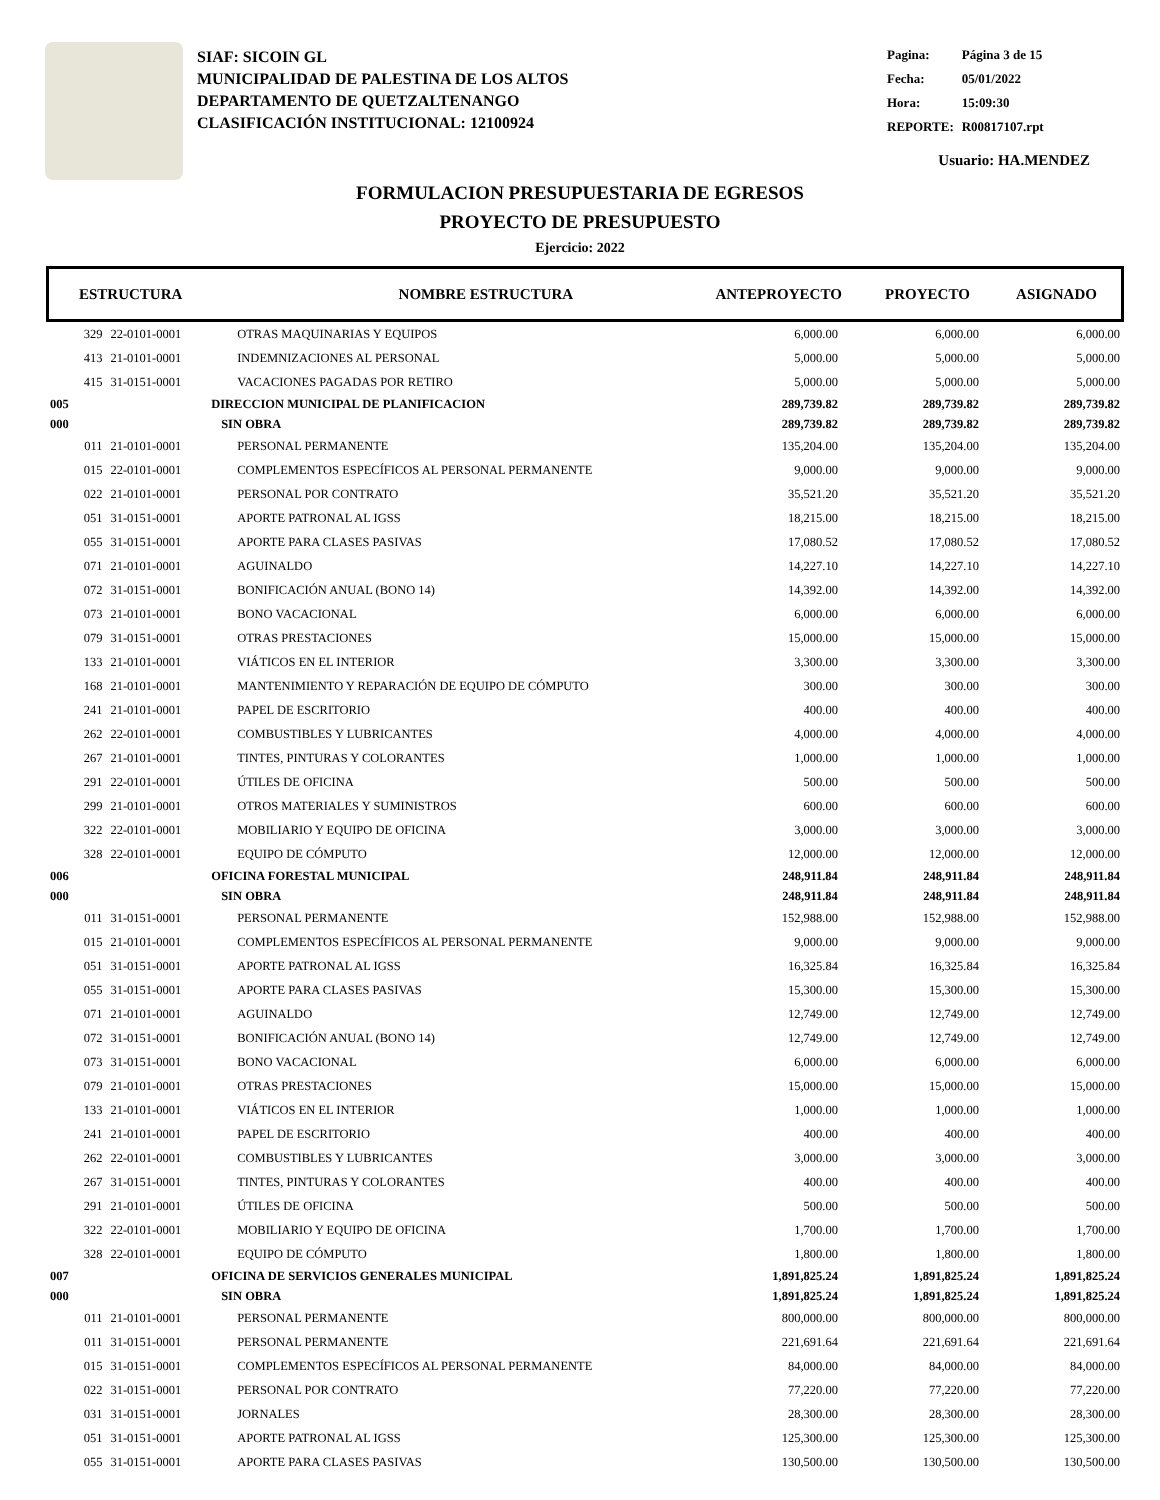SIAF: SICOIN GL
MUNICIPALIDAD DE PALESTINA DE LOS ALTOS
DEPARTAMENTO DE QUETZALTENANGO
CLASIFICACIÓN INSTITUCIONAL: 12100924
| Pagina: | Página 3 de 15 |
| Fecha: | 05/01/2022 |
| Hora: | 15:09:30 |
| REPORTE: | R00817107.rpt |
Usuario: HA.MENDEZ
FORMULACION PRESUPUESTARIA DE EGRESOS
PROYECTO DE PRESUPUESTO
Ejercicio: 2022
ESTRUCTURA NOMBRE ESTRUCTURA ANTEPROYECTO PROYECTO ASIGNADO
| 329 | 22-0101-0001 | OTRAS MAQUINARIAS Y EQUIPOS | 6,000.00 | 6,000.00 | 6,000.00 |
| 413 | 21-0101-0001 | INDEMNIZACIONES AL PERSONAL | 5,000.00 | 5,000.00 | 5,000.00 |
| 415 | 31-0151-0001 | VACACIONES PAGADAS POR RETIRO | 5,000.00 | 5,000.00 | 5,000.00 |
| 005 | | DIRECCION MUNICIPAL DE PLANIFICACION | 289,739.82 | 289,739.82 | 289,739.82 |
| 000 | | SIN OBRA | 289,739.82 | 289,739.82 | 289,739.82 |
| 011 | 21-0101-0001 | PERSONAL PERMANENTE | 135,204.00 | 135,204.00 | 135,204.00 |
| 015 | 22-0101-0001 | COMPLEMENTOS ESPECÍFICOS AL PERSONAL PERMANENTE | 9,000.00 | 9,000.00 | 9,000.00 |
| 022 | 21-0101-0001 | PERSONAL POR CONTRATO | 35,521.20 | 35,521.20 | 35,521.20 |
| 051 | 31-0151-0001 | APORTE PATRONAL AL IGSS | 18,215.00 | 18,215.00 | 18,215.00 |
| 055 | 31-0151-0001 | APORTE PARA CLASES PASIVAS | 17,080.52 | 17,080.52 | 17,080.52 |
| 071 | 21-0101-0001 | AGUINALDO | 14,227.10 | 14,227.10 | 14,227.10 |
| 072 | 31-0151-0001 | BONIFICACIÓN ANUAL (BONO 14) | 14,392.00 | 14,392.00 | 14,392.00 |
| 073 | 21-0101-0001 | BONO VACACIONAL | 6,000.00 | 6,000.00 | 6,000.00 |
| 079 | 31-0151-0001 | OTRAS PRESTACIONES | 15,000.00 | 15,000.00 | 15,000.00 |
| 133 | 21-0101-0001 | VIÁTICOS EN EL INTERIOR | 3,300.00 | 3,300.00 | 3,300.00 |
| 168 | 21-0101-0001 | MANTENIMIENTO Y REPARACIÓN DE EQUIPO DE CÓMPUTO | 300.00 | 300.00 | 300.00 |
| 241 | 21-0101-0001 | PAPEL DE ESCRITORIO | 400.00 | 400.00 | 400.00 |
| 262 | 22-0101-0001 | COMBUSTIBLES Y LUBRICANTES | 4,000.00 | 4,000.00 | 4,000.00 |
| 267 | 21-0101-0001 | TINTES, PINTURAS Y COLORANTES | 1,000.00 | 1,000.00 | 1,000.00 |
| 291 | 22-0101-0001 | ÚTILES DE OFICINA | 500.00 | 500.00 | 500.00 |
| 299 | 21-0101-0001 | OTROS MATERIALES Y SUMINISTROS | 600.00 | 600.00 | 600.00 |
| 322 | 22-0101-0001 | MOBILIARIO Y EQUIPO DE OFICINA | 3,000.00 | 3,000.00 | 3,000.00 |
| 328 | 22-0101-0001 | EQUIPO DE CÓMPUTO | 12,000.00 | 12,000.00 | 12,000.00 |
| 006 | | OFICINA FORESTAL MUNICIPAL | 248,911.84 | 248,911.84 | 248,911.84 |
| 000 | | SIN OBRA | 248,911.84 | 248,911.84 | 248,911.84 |
| 011 | 31-0151-0001 | PERSONAL PERMANENTE | 152,988.00 | 152,988.00 | 152,988.00 |
| 015 | 21-0101-0001 | COMPLEMENTOS ESPECÍFICOS AL PERSONAL PERMANENTE | 9,000.00 | 9,000.00 | 9,000.00 |
| 051 | 31-0151-0001 | APORTE PATRONAL AL IGSS | 16,325.84 | 16,325.84 | 16,325.84 |
| 055 | 31-0151-0001 | APORTE PARA CLASES PASIVAS | 15,300.00 | 15,300.00 | 15,300.00 |
| 071 | 21-0101-0001 | AGUINALDO | 12,749.00 | 12,749.00 | 12,749.00 |
| 072 | 31-0151-0001 | BONIFICACIÓN ANUAL (BONO 14) | 12,749.00 | 12,749.00 | 12,749.00 |
| 073 | 31-0151-0001 | BONO VACACIONAL | 6,000.00 | 6,000.00 | 6,000.00 |
| 079 | 21-0101-0001 | OTRAS PRESTACIONES | 15,000.00 | 15,000.00 | 15,000.00 |
| 133 | 21-0101-0001 | VIÁTICOS EN EL INTERIOR | 1,000.00 | 1,000.00 | 1,000.00 |
| 241 | 21-0101-0001 | PAPEL DE ESCRITORIO | 400.00 | 400.00 | 400.00 |
| 262 | 22-0101-0001 | COMBUSTIBLES Y LUBRICANTES | 3,000.00 | 3,000.00 | 3,000.00 |
| 267 | 31-0151-0001 | TINTES, PINTURAS Y COLORANTES | 400.00 | 400.00 | 400.00 |
| 291 | 21-0101-0001 | ÚTILES DE OFICINA | 500.00 | 500.00 | 500.00 |
| 322 | 22-0101-0001 | MOBILIARIO Y EQUIPO DE OFICINA | 1,700.00 | 1,700.00 | 1,700.00 |
| 328 | 22-0101-0001 | EQUIPO DE CÓMPUTO | 1,800.00 | 1,800.00 | 1,800.00 |
| 007 | | OFICINA DE SERVICIOS GENERALES MUNICIPAL | 1,891,825.24 | 1,891,825.24 | 1,891,825.24 |
| 000 | | SIN OBRA | 1,891,825.24 | 1,891,825.24 | 1,891,825.24 |
| 011 | 21-0101-0001 | PERSONAL PERMANENTE | 800,000.00 | 800,000.00 | 800,000.00 |
| 011 | 31-0151-0001 | PERSONAL PERMANENTE | 221,691.64 | 221,691.64 | 221,691.64 |
| 015 | 31-0151-0001 | COMPLEMENTOS ESPECÍFICOS AL PERSONAL PERMANENTE | 84,000.00 | 84,000.00 | 84,000.00 |
| 022 | 31-0151-0001 | PERSONAL POR CONTRATO | 77,220.00 | 77,220.00 | 77,220.00 |
| 031 | 31-0151-0001 | JORNALES | 28,300.00 | 28,300.00 | 28,300.00 |
| 051 | 31-0151-0001 | APORTE PATRONAL AL IGSS | 125,300.00 | 125,300.00 | 125,300.00 |
| 055 | 31-0151-0001 | APORTE PARA CLASES PASIVAS | 130,500.00 | 130,500.00 | 130,500.00 |